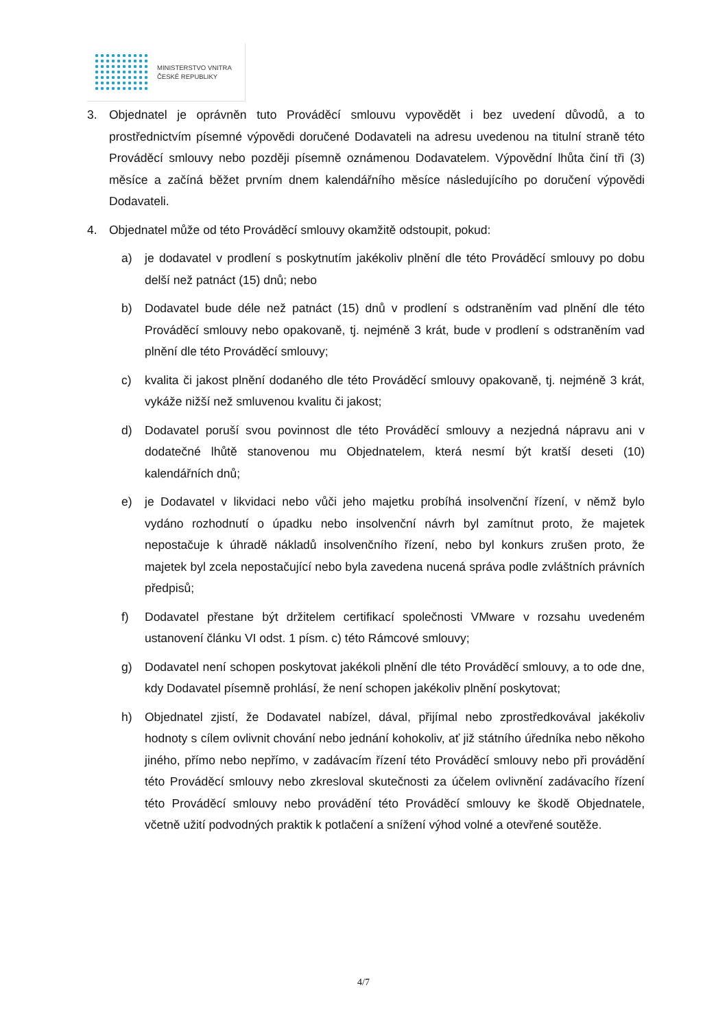MINISTERSTVO VNITRA
ČESKÉ REPUBLIKY
3. Objednatel je oprávněn tuto Prováděcí smlouvu vypovědět i bez uvedení důvodů, a to prostřednictvím písemné výpovědi doručené Dodavateli na adresu uvedenou na titulní straně této Prováděcí smlouvy nebo později písemně oznámenou Dodavatelem. Výpovědní lhůta činí tři (3) měsíce a začíná běžet prvním dnem kalendářního měsíce následujícího po doručení výpovědi Dodavateli.
4. Objednatel může od této Prováděcí smlouvy okamžitě odstoupit, pokud:
a) je dodavatel v prodlení s poskytnutím jakékoliv plnění dle této Prováděcí smlouvy po dobu delší než patnáct (15) dnů; nebo
b) Dodavatel bude déle než patnáct (15) dnů v prodlení s odstraněním vad plnění dle této Prováděcí smlouvy nebo opakovaně, tj. nejméně 3 krát, bude v prodlení s odstraněním vad plnění dle této Prováděcí smlouvy;
c) kvalita či jakost plnění dodaného dle této Prováděcí smlouvy opakovaně, tj. nejméně 3 krát, vykáže nižší než smluvenou kvalitu či jakost;
d) Dodavatel poruší svou povinnost dle této Prováděcí smlouvy a nezjedná nápravu ani v dodatečné lhůtě stanovenou mu Objednatelem, která nesmí být kratší deseti (10) kalendářních dnů;
e) je Dodavatel v likvidaci nebo vůči jeho majetku probíhá insolvenční řízení, v němž bylo vydáno rozhodnutí o úpadku nebo insolvenční návrh byl zamítnut proto, že majetek nepostačuje k úhradě nákladů insolvenčního řízení, nebo byl konkurs zrušen proto, že majetek byl zcela nepostačující nebo byla zavedena nucená správa podle zvláštních právních předpisů;
f) Dodavatel přestane být držitelem certifikací společnosti VMware v rozsahu uvedeném ustanovení článku VI odst. 1 písm. c) této Rámcové smlouvy;
g) Dodavatel není schopen poskytovat jakékoli plnění dle této Prováděcí smlouvy, a to ode dne, kdy Dodavatel písemně prohlásí, že není schopen jakékoliv plnění poskytovat;
h) Objednatel zjistí, že Dodavatel nabízel, dával, přijímal nebo zprostředkovával jakékoliv hodnoty s cílem ovlivnit chování nebo jednání kohokoliv, ať již státního úředníka nebo někoho jiného, přímo nebo nepřímo, v zadávacím řízení této Prováděcí smlouvy nebo při provádění této Prováděcí smlouvy nebo zkresloval skutečnosti za účelem ovlivnění zadávacího řízení této Prováděcí smlouvy nebo provádění této Prováděcí smlouvy ke škodě Objednatele, včetně užití podvodných praktik k potlačení a snížení výhod volné a otevřené soutěže.
4/7